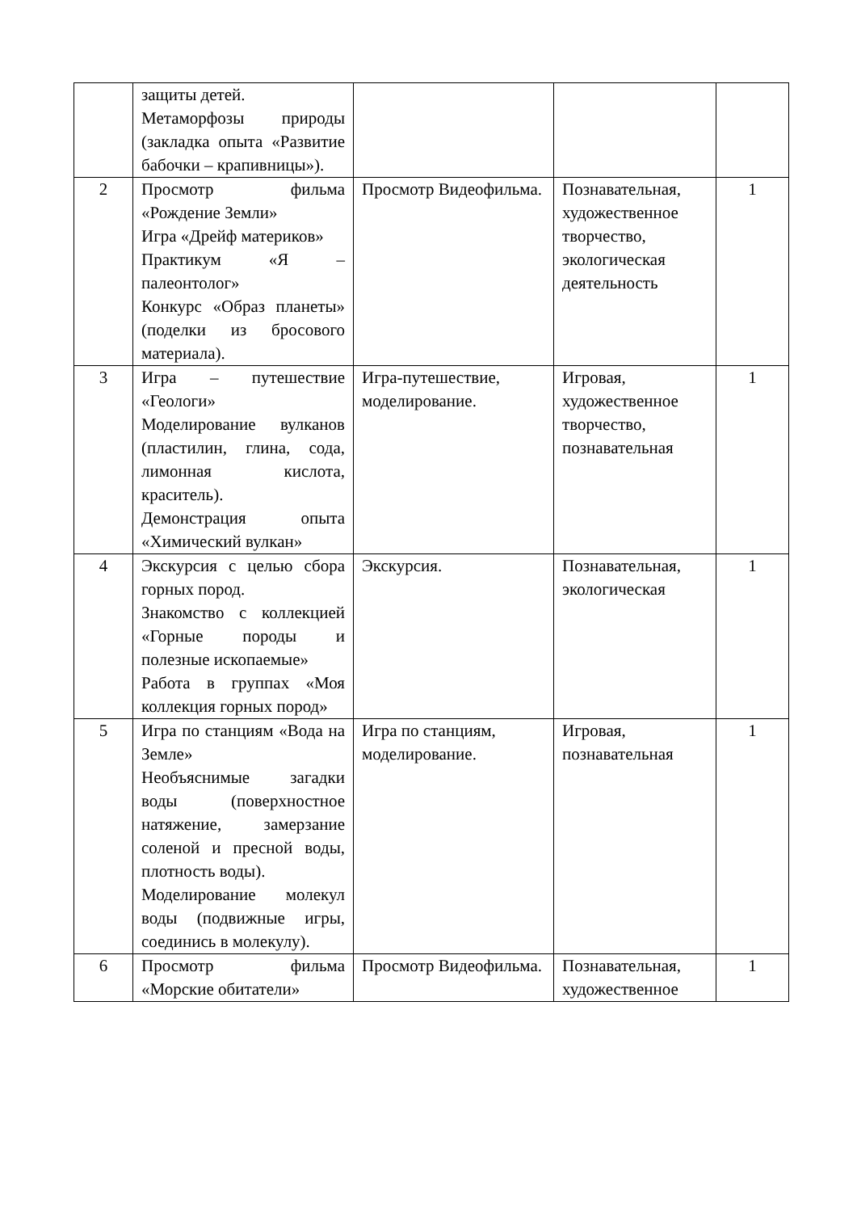| | защиты детей. Метаморфозы природы (закладка опыта «Развитие бабочки – крапивницы»). | | | |
| 2 | Просмотр фильма «Рождение Земли» Игра «Дрейф материков» Практикум «Я – палеонтолог» Конкурс «Образ планеты» (поделки из бросового материала). | Просмотр Видеофильма. | Познавательная, художественное творчество, экологическая деятельность | 1 |
| 3 | Игра – путешествие «Геологи» Моделирование вулканов (пластилин, глина, сода, лимонная кислота, краситель). Демонстрация опыта «Химический вулкан» | Игра-путешествие, моделирование. | Игровая, художественное творчество, познавательная | 1 |
| 4 | Экскурсия с целью сбора горных пород. Знакомство с коллекцией «Горные породы и полезные ископаемые» Работа в группах «Моя коллекция горных пород» | Экскурсия. | Познавательная, экологическая | 1 |
| 5 | Игра по станциям «Вода на Земле» Необъяснимые загадки воды (поверхностное натяжение, замерзание соленой и пресной воды, плотность воды). Моделирование молекул воды (подвижные игры, соединись в молекулу). | Игра по станциям, моделирование. | Игровая, познавательная | 1 |
| 6 | Просмотр фильма «Морские обитатели» | Просмотр Видеофильма. | Познавательная, художественное | 1 |